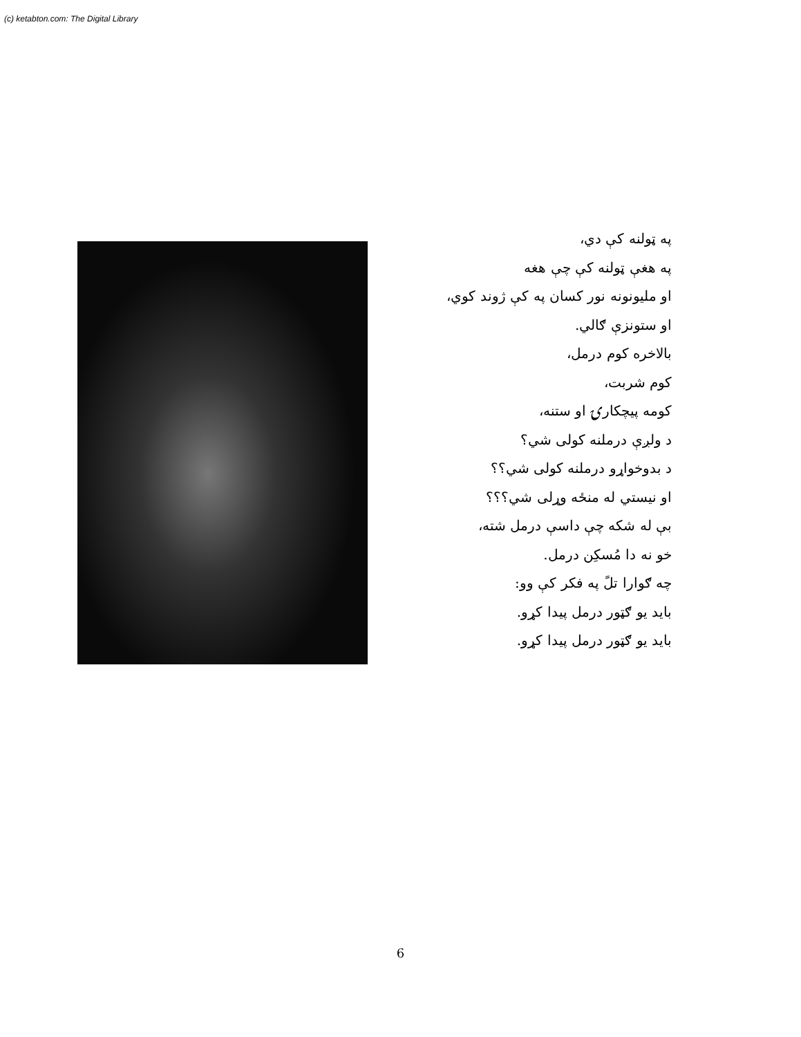(c) ketabton.com: The Digital Library
په ټولنه کې دي،
په هغې ټولنه کې چې هغه
او مليونونه نور کسان په کې ژوند کوي،
او ستونزې ګالي.
بالاخره کوم درمل،
کوم شربت،
کومه پيچکارۍ او ستنه،
د ولږې درملنه کولی شي؟
د بدوخواړو درملنه کولی شي؟؟
او نيستي له منځه وړلی شي؟؟؟
بې له شکه چې داسې درمل شته،
خو نه دا مُسکِن درمل.
چه ګوارا تلً په فکر کې وو:
بايد يو ګټور درمل پيدا کړو.
بايد يو ګټور درمل پيدا کړو.
6